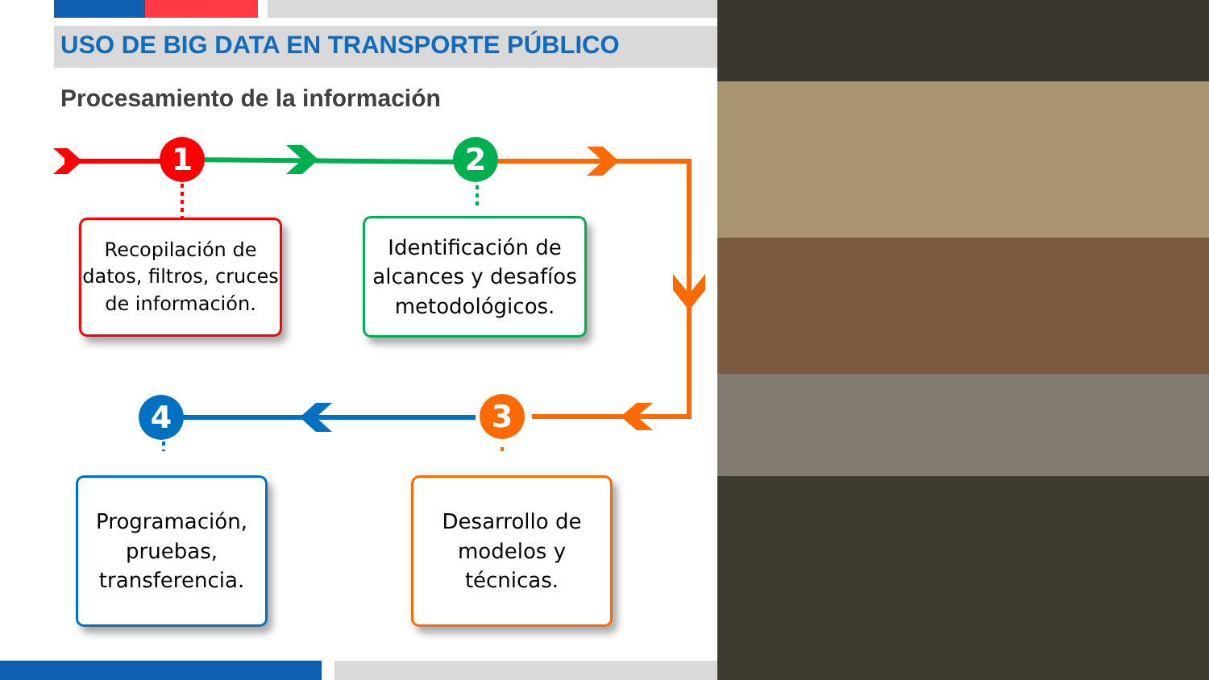USO DE BIG DATA EN TRANSPORTE PÚBLICO
Procesamiento de la información
1 2
3
4
Recopilación de datos, filtros, cruces de información.
Identificación de alcances y desafíos metodológicos.
Programación, pruebas, transferencia.
Desarrollo de modelos y técnicas.